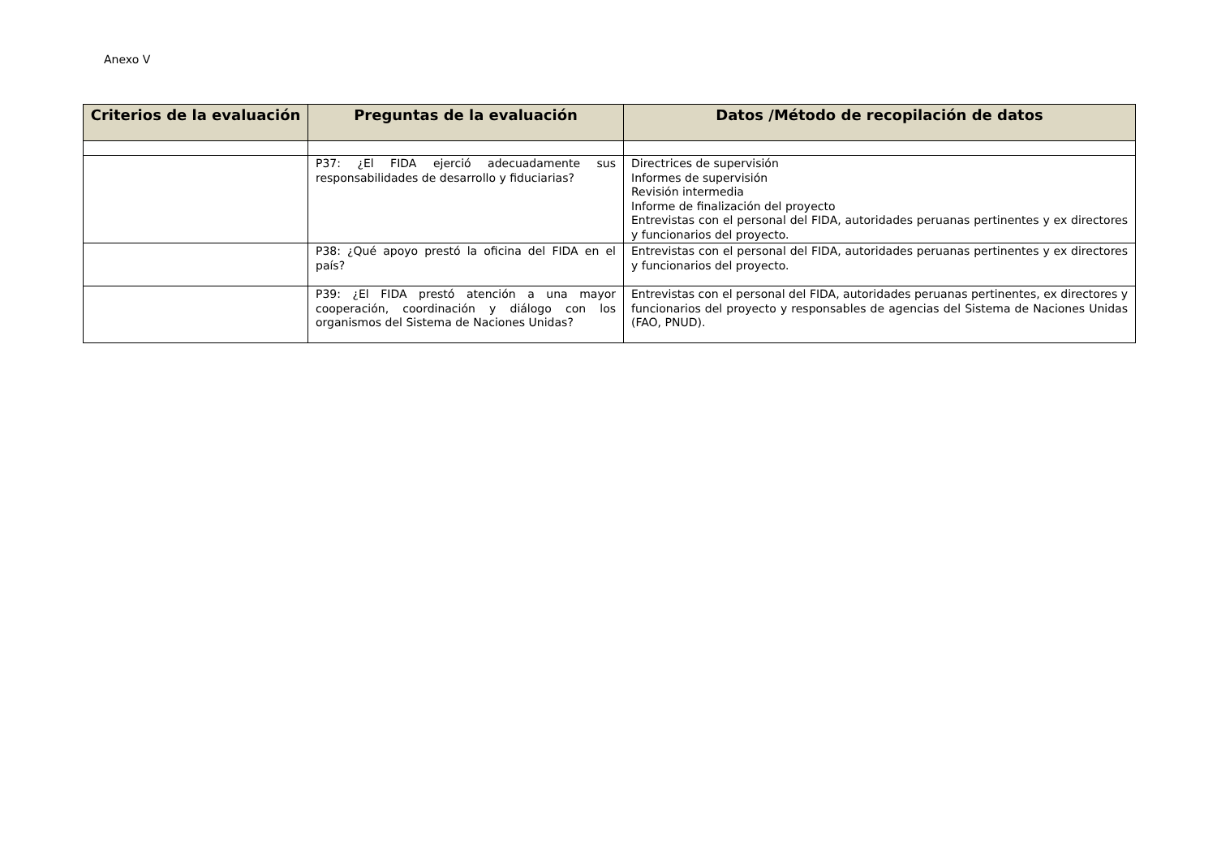Anexo V
| Criterios de la evaluación | Preguntas de la evaluación | Datos /Método de recopilación de datos |
| --- | --- | --- |
| | P37: ¿El FIDA ejerció adecuadamente sus responsabilidades de desarrollo y fiduciarias? | Directrices de supervisión Informes de supervisión Revisión intermedia Informe de finalización del proyecto Entrevistas con el personal del FIDA, autoridades peruanas pertinentes y ex directores y funcionarios del proyecto. |
| | P38: ¿Qué apoyo prestó la oficina del FIDA en el país? | Entrevistas con el personal del FIDA, autoridades peruanas pertinentes y ex directores y funcionarios del proyecto. |
| | P39: ¿El FIDA prestó atención a una mayor cooperación, coordinación y diálogo con los organismos del Sistema de Naciones Unidas? | Entrevistas con el personal del FIDA, autoridades peruanas pertinentes, ex directores y funcionarios del proyecto y responsables de agencias del Sistema de Naciones Unidas (FAO, PNUD). |